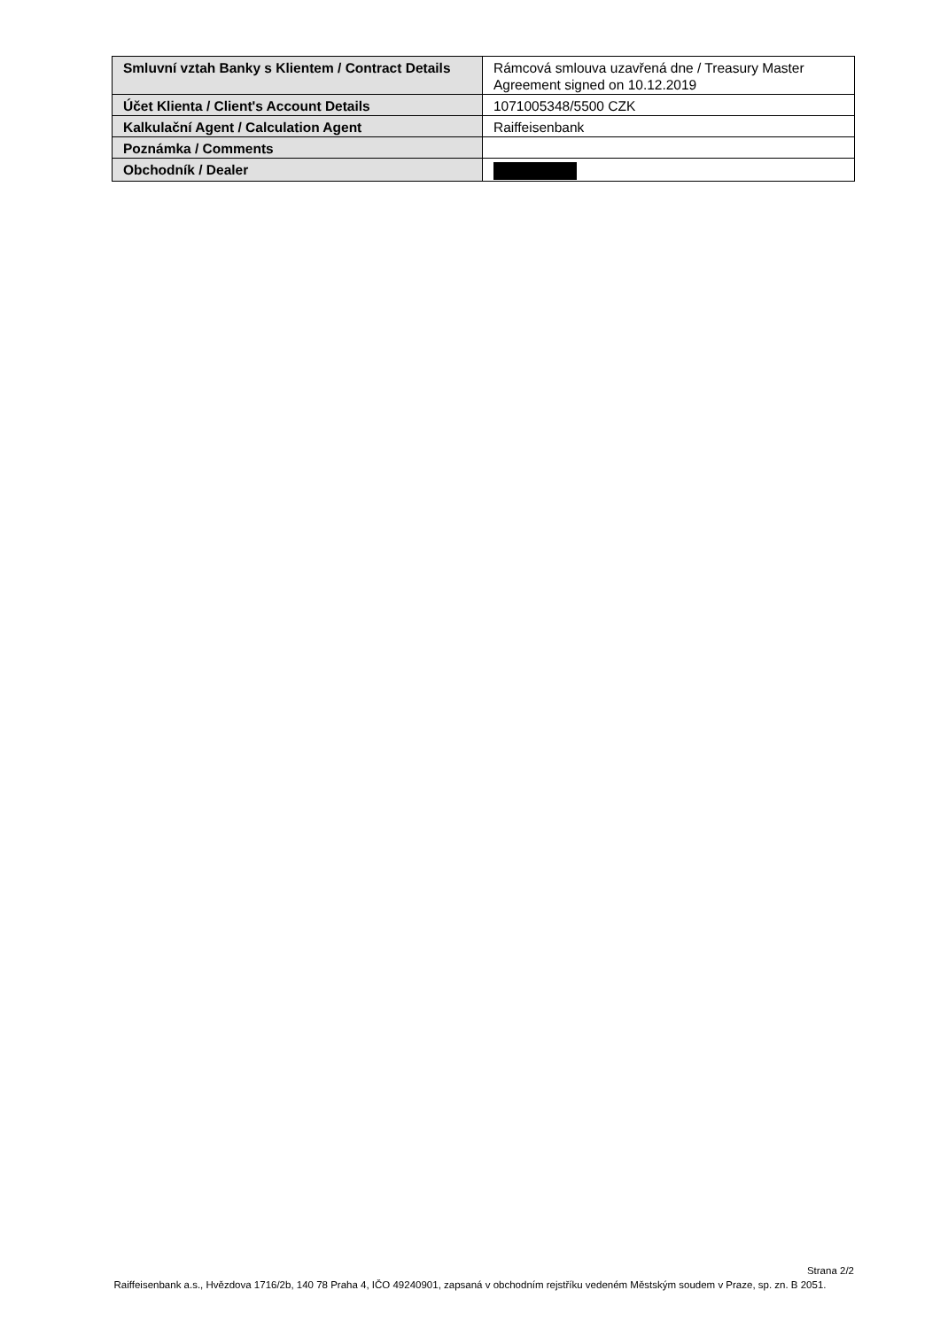| Smluvní vztah Banky s Klientem / Contract Details | Rámcová smlouva uzavřená dne / Treasury Master Agreement signed on 10.12.2019 |
| Účet Klienta / Client's Account Details | 1071005348/5500 CZK |
| Kalkulační Agent / Calculation Agent | Raiffeisenbank |
| Poznámka / Comments | |
| Obchodník / Dealer | |
Strana 2/2
Raiffeisenbank a.s., Hvězdova 1716/2b, 140 78 Praha 4, IČO 49240901, zapsaná v obchodním rejstříku vedeném Městským soudem v Praze, sp. zn. B 2051.